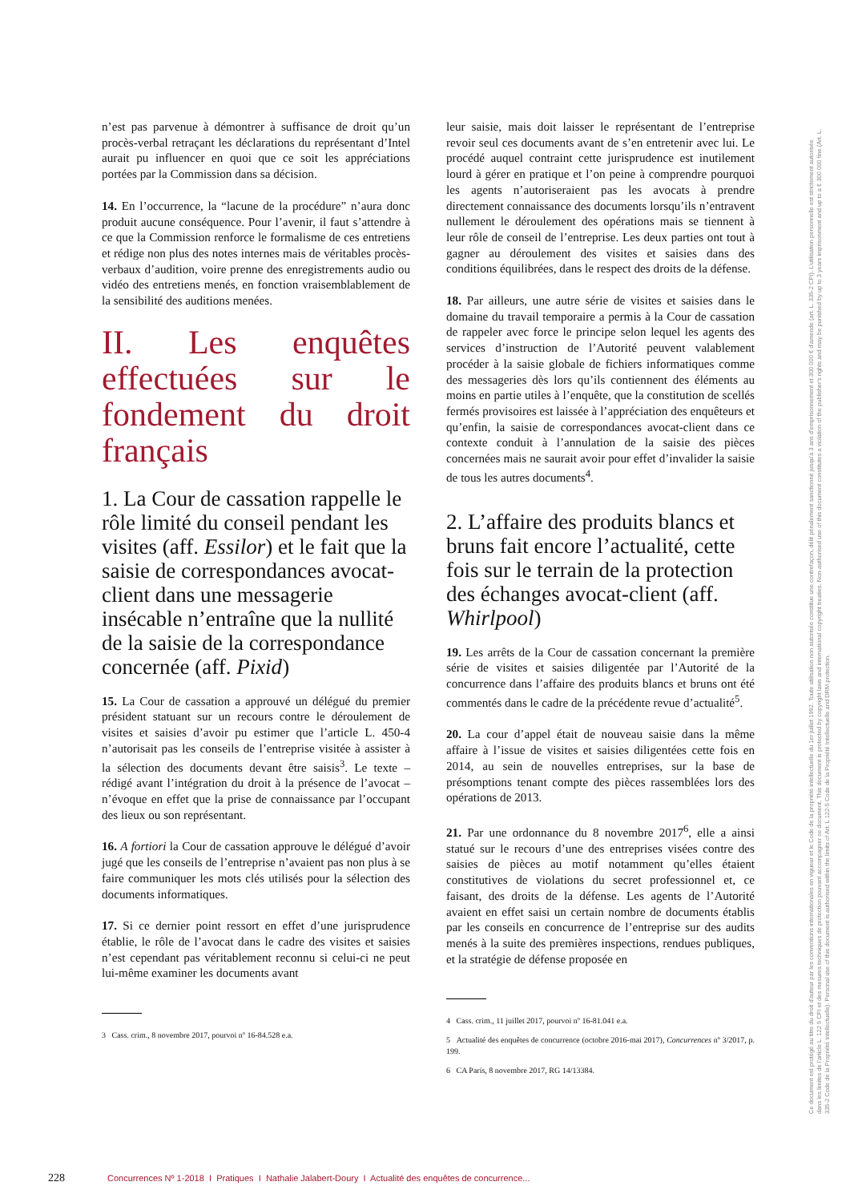n’est pas parvenue à démontrer à suffisance de droit qu’un procès-verbal retraçant les déclarations du représentant d’Intel aurait pu influencer en quoi que ce soit les appréciations portées par la Commission dans sa décision.
14. En l’occurrence, la “lacune de la procédure” n’aura donc produit aucune conséquence. Pour l’avenir, il faut s’attendre à ce que la Commission renforce le formalisme de ces entretiens et rédige non plus des notes internes mais de véritables procès-verbaux d’audition, voire prenne des enregistrements audio ou vidéo des entretiens menés, en fonction vraisemblablement de la sensibilité des auditions menées.
II. Les enquêtes effectuées sur le fondement du droit français
1. La Cour de cassation rappelle le rôle limité du conseil pendant les visites (aff. Essilor) et le fait que la saisie de correspondances avocat-client dans une messagerie insécable n’entraîne que la nullité de la saisie de la correspondance concernée (aff. Pixid)
15. La Cour de cassation a approuvé un délégué du premier président statuant sur un recours contre le déroulement de visites et saisies d’avoir pu estimer que l’article L. 450-4 n’autorisait pas les conseils de l’entreprise visitée à assister à la sélection des documents devant être saisis<sup>3</sup>. Le texte – rédigé avant l’intégration du droit à la présence de l’avocat – n’évoque en effet que la prise de connaissance par l’occupant des lieux ou son représentant.
16. A fortiori la Cour de cassation approuve le délégué d’avoir jugé que les conseils de l’entreprise n’avaient pas non plus à se faire communiquer les mots clés utilisés pour la sélection des documents informatiques.
17. Si ce dernier point ressort en effet d’une jurisprudence établie, le rôle de l’avocat dans le cadre des visites et saisies n’est cependant pas véritablement reconnu si celui-ci ne peut lui-même examiner les documents avant
3 Cass. crim., 8 novembre 2017, pourvoi nº 16-84.528 e.a.
leur saisie, mais doit laisser le représentant de l’entreprise revoir seul ces documents avant de s’en entretenir avec lui. Le procédé auquel contraint cette jurisprudence est inutilement lourd à gérer en pratique et l’on peine à comprendre pourquoi les agents n’autoriseraient pas les avocats à prendre directement connaissance des documents lorsqu’ils n’entravent nullement le déroulement des opérations mais se tiennent à leur rôle de conseil de l’entreprise. Les deux parties ont tout à gagner au déroulement des visites et saisies dans des conditions équilibrées, dans le respect des droits de la défense.
18. Par ailleurs, une autre série de visites et saisies dans le domaine du travail temporaire a permis à la Cour de cassation de rappeler avec force le principe selon lequel les agents des services d’instruction de l’Autorité peuvent valablement procéder à la saisie globale de fichiers informatiques comme des messageries dès lors qu’ils contiennent des éléments au moins en partie utiles à l’enquête, que la constitution de scellés fermés provisoires est laissée à l’appréciation des enquêteurs et qu’enfin, la saisie de correspondances avocat-client dans ce contexte conduit à l’annulation de la saisie des pièces concernées mais ne saurait avoir pour effet d’invalider la saisie de tous les autres documents<sup>4</sup>.
2. L’affaire des produits blancs et bruns fait encore l’actualité, cette fois sur le terrain de la protection des échanges avocat-client (aff. Whirlpool)
19. Les arrêts de la Cour de cassation concernant la première série de visites et saisies diligentée par l’Autorité de la concurrence dans l’affaire des produits blancs et bruns ont été commentés dans le cadre de la précédente revue d’actualité<sup>5</sup>.
20. La cour d’appel était de nouveau saisie dans la même affaire à l’issue de visites et saisies diligentées cette fois en 2014, au sein de nouvelles entreprises, sur la base de présomptions tenant compte des pièces rassemblées lors des opérations de 2013.
21. Par une ordonnance du 8 novembre 2017<sup>6</sup>, elle a ainsi statué sur le recours d’une des entreprises visées contre des saisies de pièces au motif notamment qu’elles étaient constitutives de violations du secret professionnel et, ce faisant, des droits de la défense. Les agents de l’Autorité avaient en effet saisi un certain nombre de documents établis par les conseils en concurrence de l’entreprise sur des audits menés à la suite des premières inspections, rendues publiques, et la stratégie de défense proposée en
4 Cass. crim., 11 juillet 2017, pourvoi nº 16-81.041 e.a.
5 Actualité des enquêtes de concurrence (octobre 2016-mai 2017), Concurrences nº 3/2017, p. 199.
6 CA Paris, 8 novembre 2017, RG 14/13384.
Ce document est protégé au titre du droit d'auteur par les conventions internationales en vigueur et le Code de la propriété intellectuelle du 1er juillet 1992. Toute utilisation non autorisée constitue une contrefaçon, délit pénalement sanctionné jusqu'à 3 ans d'emprisonnement et 300 000 € d'amende (art. L. 335-2 CPI). L'utilisation personnelle est strictement autorisée dans les limites de l'article L. 122 5 CPI et des mesures techniques de protection pouvant accompagner ce document. This document is protected by copyright laws and international copyright treaties. Non-authorised use of this document constitutes a violation of the publisher's rights and may be punished by up to 3 years imprisonment and up to a € 300 000 fine (Art. L. 335-2 Code de la Propriété Intellectuelle). Personal use of this document is authorised within the limits of Art. L 122-5 Code de la Propriété Intellectuelle and DRM protection.
228 Concurrences Nº 1-2018 I Pratiques I Nathalie Jalabert-Doury I Actualité des enquêtes de concurrence...